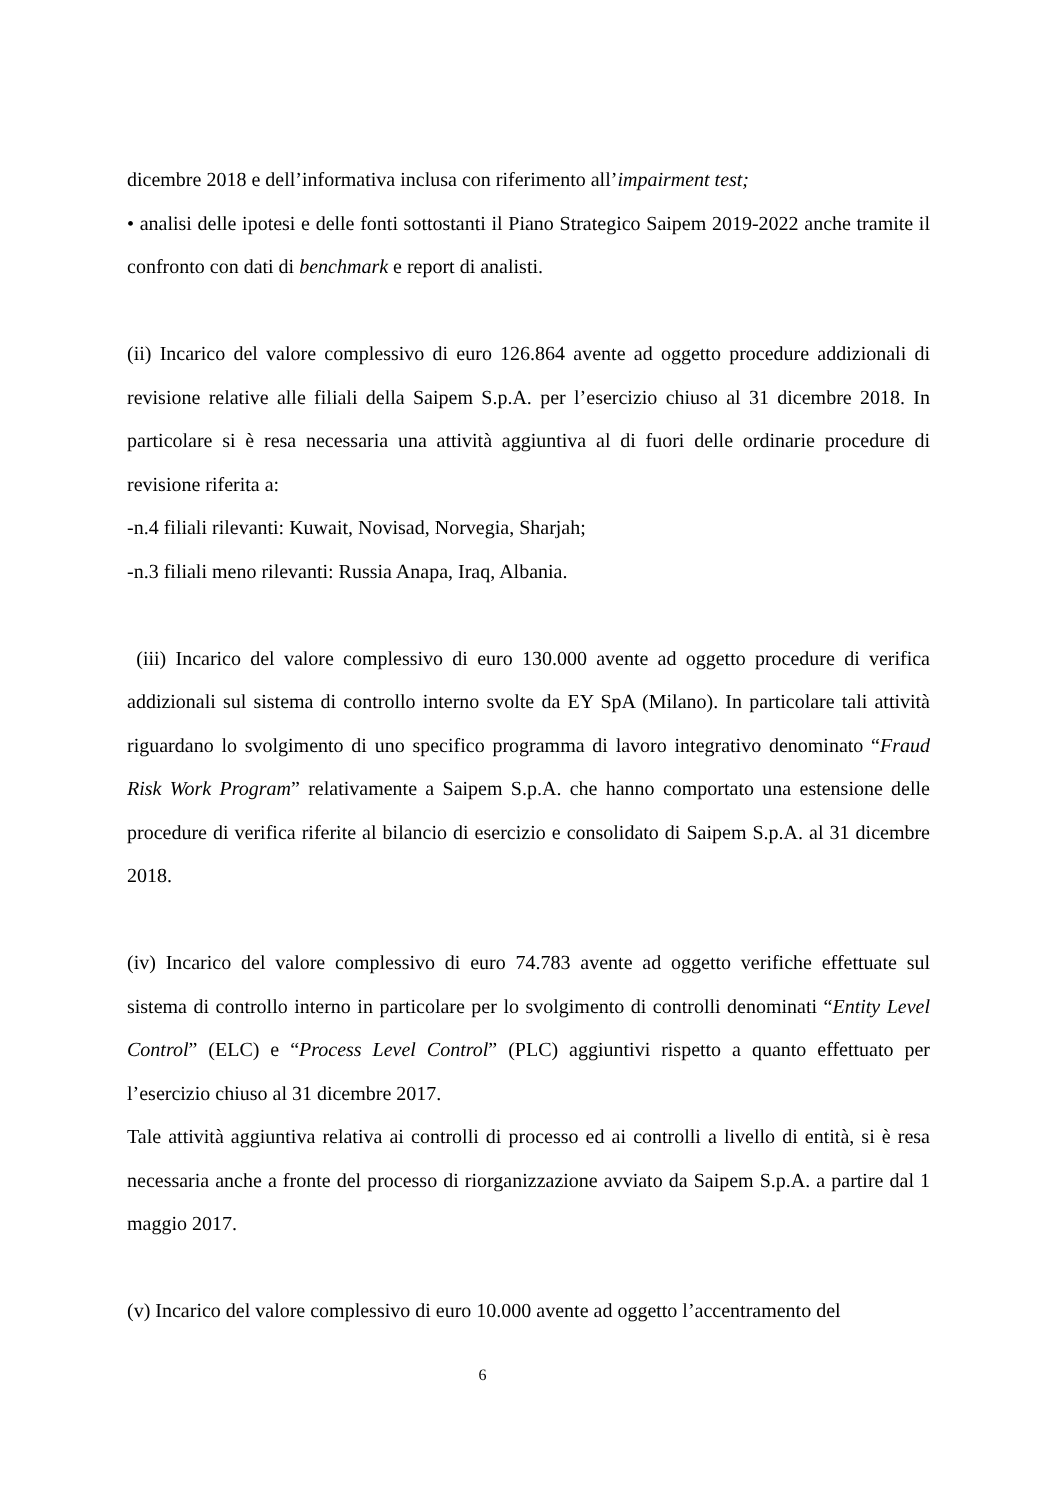dicembre 2018 e dell’informativa inclusa con riferimento all’impairment test;
• analisi delle ipotesi e delle fonti sottostanti il Piano Strategico Saipem 2019-2022 anche tramite il confronto con dati di benchmark e report di analisti.
(ii) Incarico del valore complessivo di euro 126.864 avente ad oggetto procedure addizionali di revisione relative alle filiali della Saipem S.p.A. per l’esercizio chiuso al 31 dicembre 2018. In particolare si è resa necessaria una attività aggiuntiva al di fuori delle ordinarie procedure di revisione riferita a:
-n.4 filiali rilevanti: Kuwait, Novisad, Norvegia, Sharjah;
-n.3 filiali meno rilevanti: Russia Anapa, Iraq, Albania.
(iii) Incarico del valore complessivo di euro 130.000 avente ad oggetto procedure di verifica addizionali sul sistema di controllo interno svolte da EY SpA (Milano). In particolare tali attività riguardano lo svolgimento di uno specifico programma di lavoro integrativo denominato “Fraud Risk Work Program” relativamente a Saipem S.p.A. che hanno comportato una estensione delle procedure di verifica riferite al bilancio di esercizio e consolidato di Saipem S.p.A. al 31 dicembre 2018.
(iv) Incarico del valore complessivo di euro 74.783 avente ad oggetto verifiche effettuate sul sistema di controllo interno in particolare per lo svolgimento di controlli denominati “Entity Level Control” (ELC) e “Process Level Control” (PLC) aggiuntivi rispetto a quanto effettuato per l’esercizio chiuso al 31 dicembre 2017.
Tale attività aggiuntiva relativa ai controlli di processo ed ai controlli a livello di entità, si è resa necessaria anche a fronte del processo di riorganizzazione avviato da Saipem S.p.A. a partire dal 1 maggio 2017.
(v) Incarico del valore complessivo di euro 10.000 avente ad oggetto l’accentramento del
6